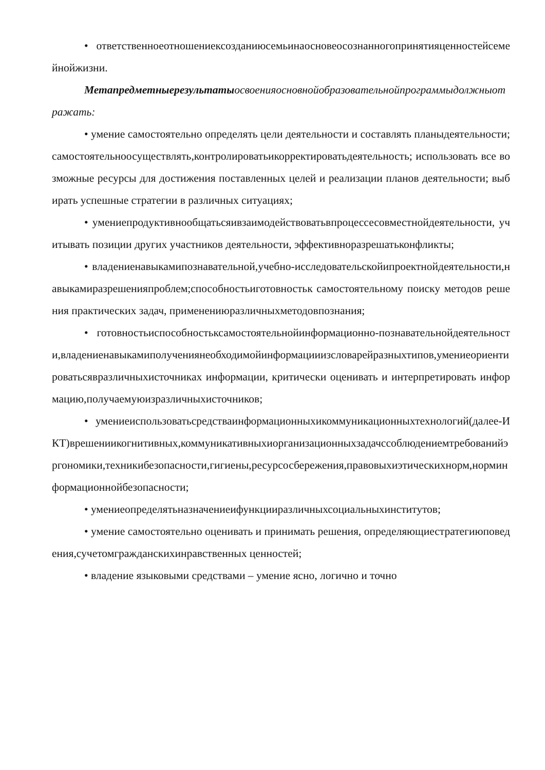• ответственноеотношениексозданиюсемьинаосновеосознанногопринятияценностейсемейнойжизни.
Метапредметныерезультаты освоенияосновнойобразовательнойпрограммыдолжныотражать:
• умение самостоятельно определять цели деятельности и составлять планыдеятельности;самостоятельноосуществлять,контролироватьикорректироватьдеятельность; использовать все возможные ресурсы для достижения поставленных целей и реализации планов деятельности; выбирать успешные стратегии в различных ситуациях;
• умениепродуктивнообщатьсяивзаимодействоватьвпроцессесовместнойдеятельности, учитывать позиции других участников деятельности, эффективноразрешатьконфликты;
• владениенавыкамипознавательной,учебно-исследовательскойипроектнойдеятельности,навыкамиразрешенияпроблем;способностьиготовностьк самостоятельному поиску методов решения практических задач, применениюразличныхметодовпознания;
• готовностьиспособностьксамостоятельнойинформационно-познавательнойдеятельности,владениенавыкамиполучениянеобходимойинформацииизсловарейразныхтипов,умениеориентироватьсявразличныхисточниках информации, критически оценивать и интерпретировать информацию,получаемуюизразличныхисточников;
• умениеиспользоватьсредстваинформационныхикоммуникационныхтехнологий(далее-ИКТ)врешениикогнитивных,коммуникативныхиорганизационныхзадачссоблюдениемтребованийэргономики,техникибезопасности,гигиены,ресурсосбережения,правовыхиэтическихнорм,норминформационнойбезопасности;
• умениеопределятьназначениеифункцииразличныхсоциальныхинститутов;
• умение самостоятельно оценивать и принимать решения, определяющиестратегиюповедения,сучетомгражданскихинравственных ценностей;
• владение языковыми средствами – умение ясно, логично и точно